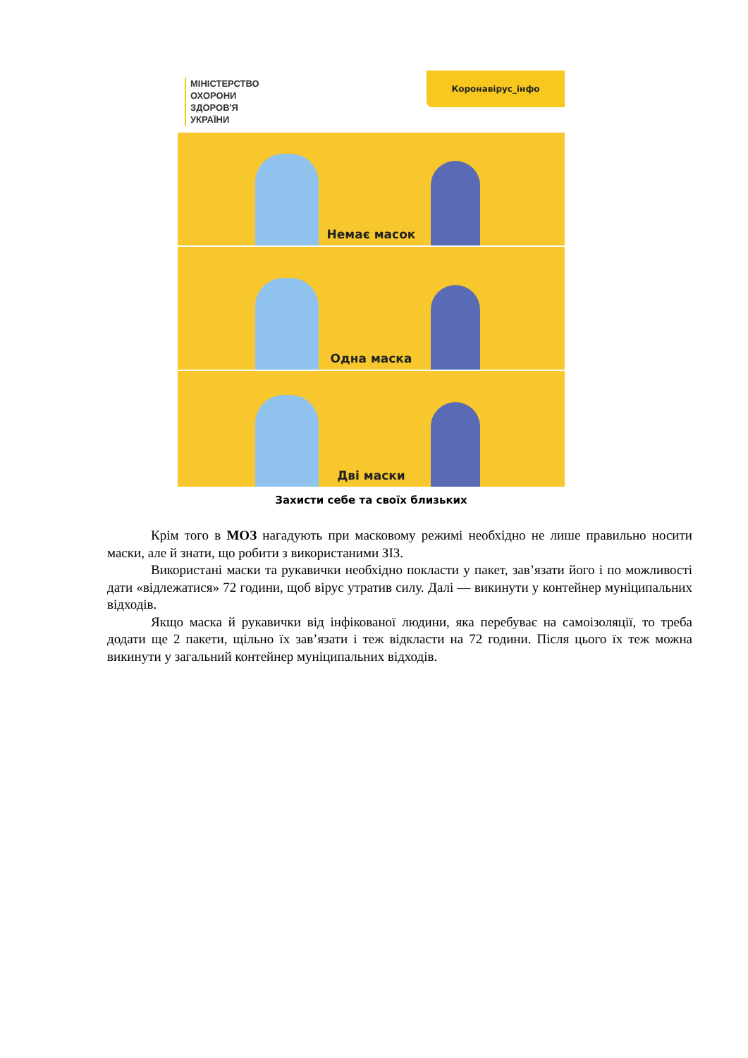МІНІСТЕРСТВО
ОХОРОНИ
ЗДОРОВ'Я
УКРАЇНИ
Коронавірус_інфо
Немає масок
Одна маска
Дві маски
Захисти себе та своїх близьких
Крім того в МОЗ нагадують при масковому режимі необхідно не лише правильно носити маски, але й знати, що робити з використаними ЗІЗ.
Використані маски та рукавички необхідно покласти у пакет, зав’язати його і по можливості дати «відлежатися» 72 години, щоб вірус утратив силу. Далі — викинути у контейнер муніципальних відходів.
Якщо маска й рукавички від інфікованої людини, яка перебуває на самоізоляції, то треба додати ще 2 пакети, щільно їх зав’язати і теж відкласти на 72 години. Після цього їх теж можна викинути у загальний контейнер муніципальних відходів.